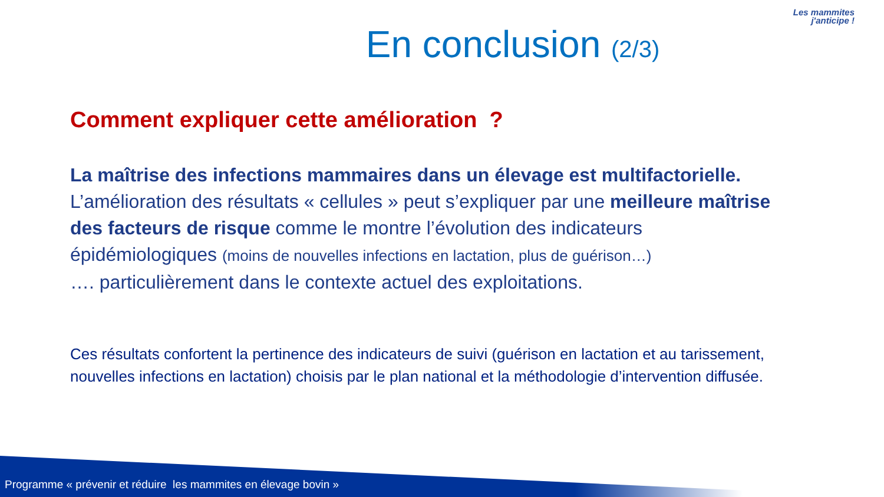Les mammites
j'anticipe !
En conclusion (2/3)
Comment expliquer cette amélioration ?
La maîtrise des infections mammaires dans un élevage est multifactorielle.
L’amélioration des résultats « cellules » peut s’expliquer par une meilleure maîtrise des facteurs de risque comme le montre l’évolution des indicateurs épidémiologiques (moins de nouvelles infections en lactation, plus de guérison…)
…. particulièrement dans le contexte actuel des exploitations.
Ces résultats confortent la pertinence des indicateurs de suivi (guérison en lactation et au tarissement, nouvelles infections en lactation) choisis par le plan national et la méthodologie d’intervention diffusée.
Programme « prévenir et réduire les mammites en élevage bovin »